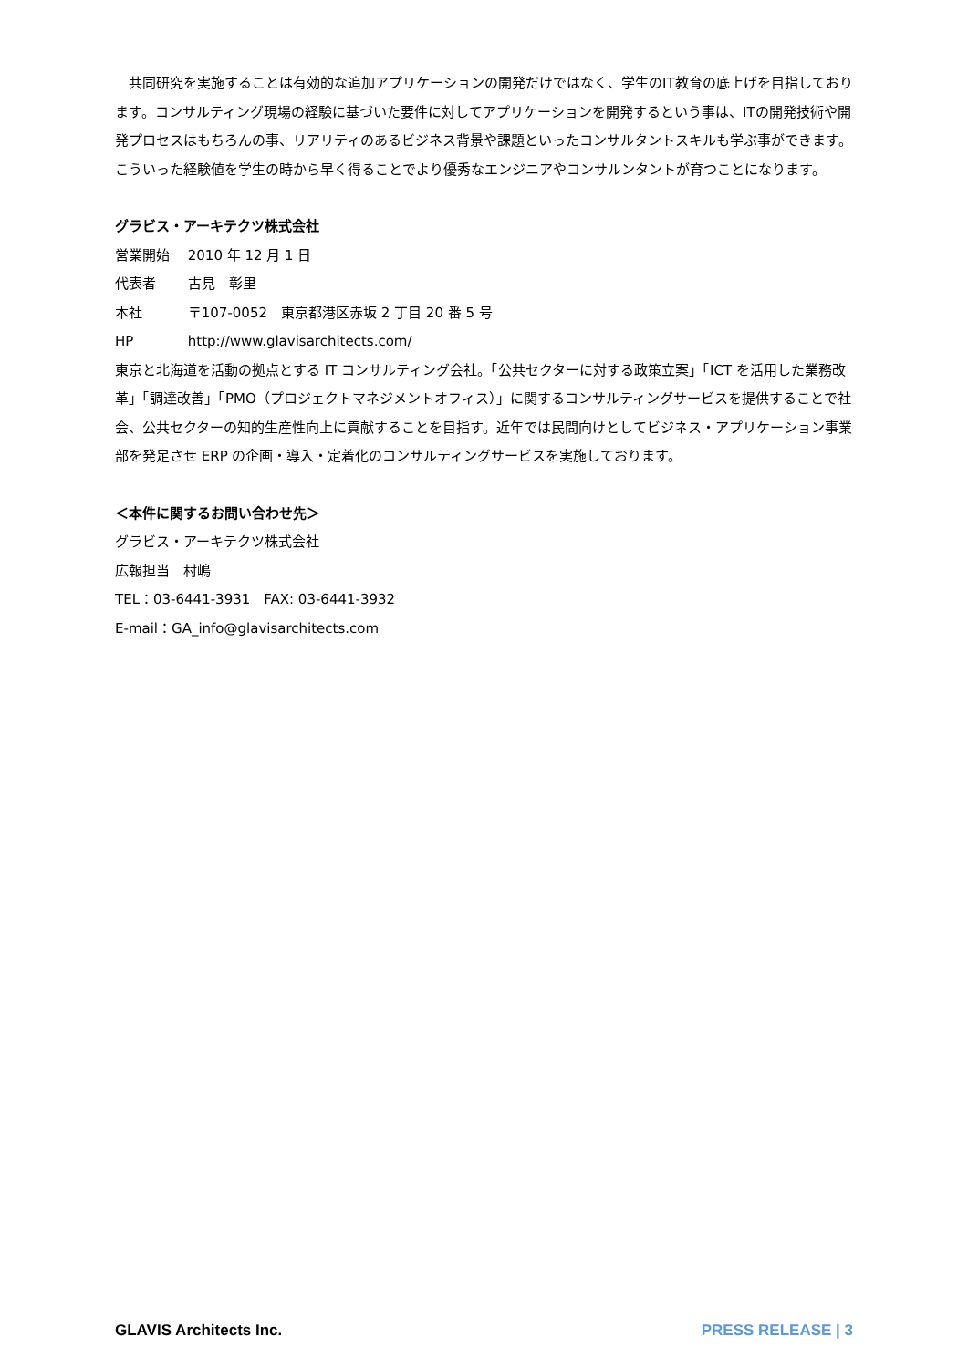共同研究を実施することは有効的な追加アプリケーションの開発だけではなく、学生のIT教育の底上げを目指しております。コンサルティング現場の経験に基づいた要件に対してアプリケーションを開発するという事は、ITの開発技術や開発プロセスはもちろんの事、リアリティのあるビジネス背景や課題といったコンサルタントスキルも学ぶ事ができます。こういった経験値を学生の時から早く得ることでより優秀なエンジニアやコンサルンタントが育つことになります。
グラビス・アーキテクツ株式会社
営業開始 2010 年 12 月 1 日
代表者 古見　彰里
本社 〒107-0052　東京都港区赤坂 2 丁目 20 番 5 号
HP http://www.glavisarchitects.com/
東京と北海道を活動の拠点とする IT コンサルティング会社。「公共セクターに対する政策立案」「ICT を活用した業務改革」「調達改善」「PMO（プロジェクトマネジメントオフィス）」に関するコンサルティングサービスを提供することで社会、公共セクターの知的生産性向上に貢献することを目指す。近年では民間向けとしてビジネス・アプリケーション事業部を発足させ ERP の企画・導入・定着化のコンサルティングサービスを実施しております。
＜本件に関するお問い合わせ先＞
グラビス・アーキテクツ株式会社
広報担当　村嶋
TEL：03-6441-3931　FAX: 03-6441-3932
E-mail：GA_info@glavisarchitects.com
GLAVIS Architects Inc. PRESS RELEASE | 3